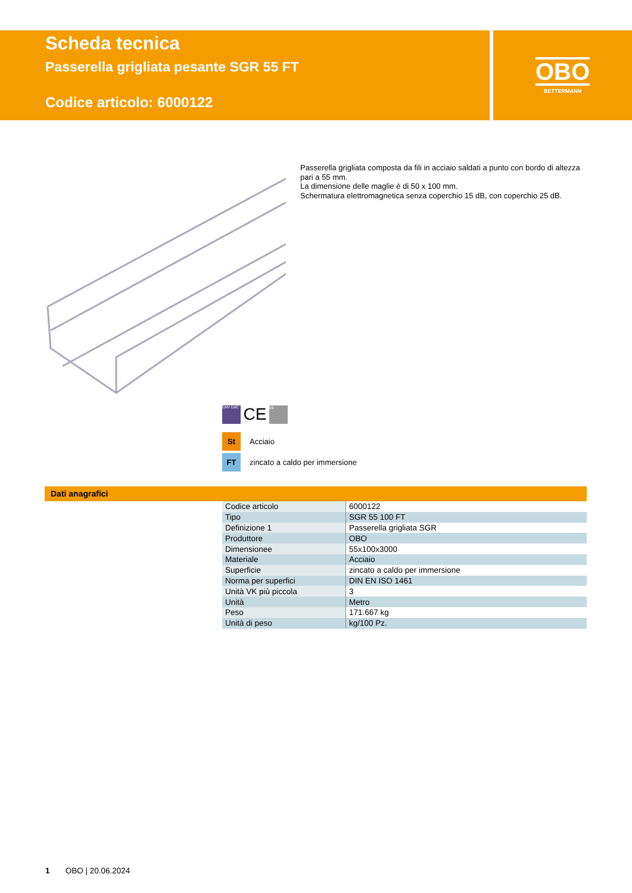Scheda tecnica
Passerella grigliata pesante SGR 55 FT
Codice articolo: 6000122
OBO
BETTERMANN
Passerella grigliata composta da fili in acciaio saldati a punto con bordo di altezza pari a 55 mm.
La dimensione delle maglie è di 50 x 100 mm.
Schermatura elettromagnetica senza coperchio 15 dB, con coperchio 25 dB.
EMV EMC CE 55
St Acciaio
FT zincato a caldo per immersione
Dati anagrafici
| Codice articolo | 6000122 |
| Tipo | SGR 55 100 FT |
| Definizione 1 | Passerella grigliata SGR |
| Produttore | OBO |
| Dimensionee | 55x100x3000 |
| Materiale | Acciaio |
| Superficie | zincato a caldo per immersione |
| Norma per superfici | DIN EN ISO 1461 |
| Unità VK più piccola | 3 |
| Unità | Metro |
| Peso | 171.667 kg |
| Unità di peso | kg/100 Pz. |
1 OBO | 20.06.2024